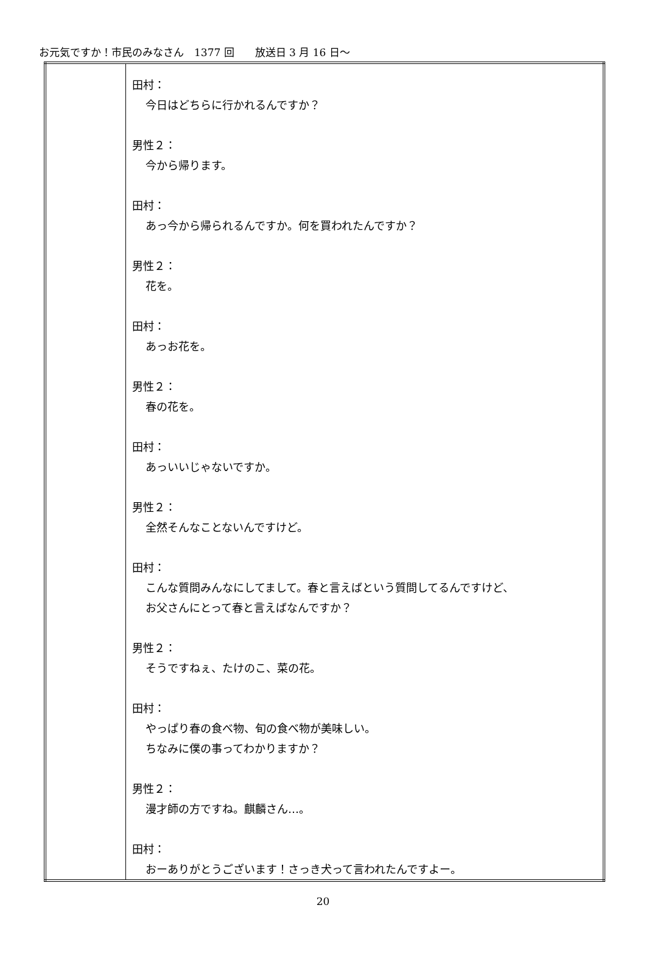お元気ですか！市民のみなさん　1377 回　　放送日 3 月 16 日～
| | 田村： 今日はどちらに行かれるんですか？ 男性２： 今から帰ります。 田村： あっ今から帰られるんですか。何を買われたんですか？ 男性２： 花を。 田村： あっお花を。 男性２： 春の花を。 田村： あっいいじゃないですか。 男性２： 全然そんなことないんですけど。 田村： こんな質問みんなにしてまして。春と言えばという質問してるんですけど、 お父さんにとって春と言えばなんですか？ 男性２： そうですねぇ、たけのこ、菜の花。 田村： やっぱり春の食べ物、旬の食べ物が美味しい。 ちなみに僕の事ってわかりますか？ 男性２： 漫才師の方ですね。麒麟さん…。 田村： おーありがとうございます！さっき犬って言われたんですよー。 |
20